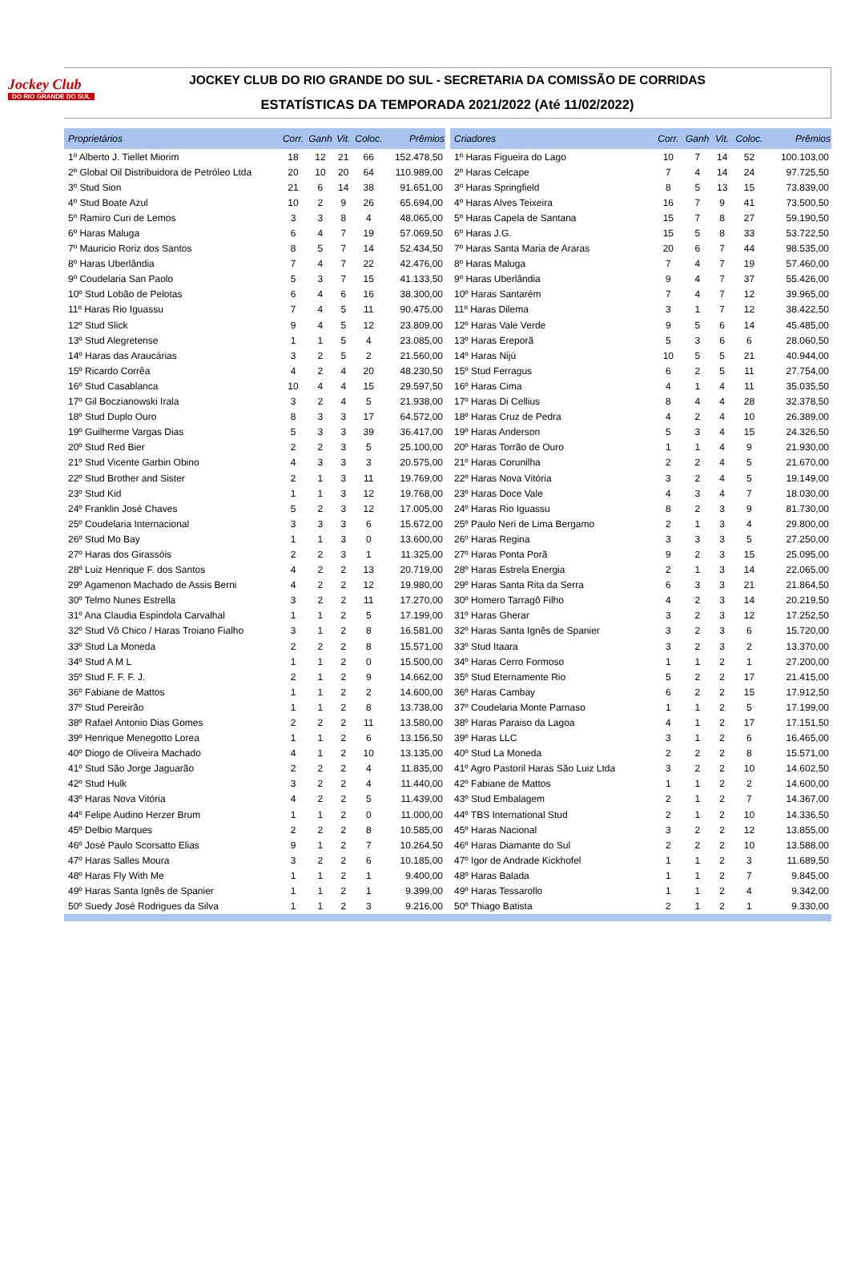Jockey Club
DO RIO GRANDE DO SUL
JOCKEY CLUB DO RIO GRANDE DO SUL - SECRETARIA DA COMISSÃO DE CORRIDAS
ESTATÍSTICAS DA TEMPORADA 2021/2022 (Até 11/02/2022)
| Proprietários | Corr. | Ganh | Vit. | Coloc. | Prêmios |
| --- | --- | --- | --- | --- | --- |
| 1º Alberto J. Tiellet Miorim | 18 | 12 | 21 | 66 | 152.478,50 |
| 2º Global Oil Distribuidora de Petróleo Ltda | 20 | 10 | 20 | 64 | 110.989,00 |
| 3º Stud Sion | 21 | 6 | 14 | 38 | 91.651,00 |
| 4º Stud Boate Azul | 10 | 2 | 9 | 26 | 65.694,00 |
| 5º Ramiro Curi de Lemos | 3 | 3 | 8 | 4 | 48.065,00 |
| 6º Haras Maluga | 6 | 4 | 7 | 19 | 57.069,50 |
| 7º Mauricio Roriz dos Santos | 8 | 5 | 7 | 14 | 52.434,50 |
| 8º Haras Uberlândia | 7 | 4 | 7 | 22 | 42.476,00 |
| 9º Coudelaria San Paolo | 5 | 3 | 7 | 15 | 41.133,50 |
| 10º Stud Lobão de Pelotas | 6 | 4 | 6 | 16 | 38.300,00 |
| 11º Haras Rio Iguassu | 7 | 4 | 5 | 11 | 90.475,00 |
| 12º Stud Slick | 9 | 4 | 5 | 12 | 23.809,00 |
| 13º Stud Alegretense | 1 | 1 | 5 | 4 | 23.085,00 |
| 14º Haras das Araucárias | 3 | 2 | 5 | 2 | 21.560,00 |
| 15º Ricardo Corrêa | 4 | 2 | 4 | 20 | 48.230,50 |
| 16º Stud Casablanca | 10 | 4 | 4 | 15 | 29.597,50 |
| 17º Gil Boczianowski Irala | 3 | 2 | 4 | 5 | 21.938,00 |
| 18º Stud Duplo Ouro | 8 | 3 | 3 | 17 | 64.572,00 |
| 19º Guilherme Vargas Dias | 5 | 3 | 3 | 39 | 36.417,00 |
| 20º Stud Red Bier | 2 | 2 | 3 | 5 | 25.100,00 |
| 21º Stud Vicente Garbin Obino | 4 | 3 | 3 | 3 | 20.575,00 |
| 22º Stud Brother and Sister | 2 | 1 | 3 | 11 | 19.769,00 |
| 23º Stud Kid | 1 | 1 | 3 | 12 | 19.768,00 |
| 24º Franklin José Chaves | 5 | 2 | 3 | 12 | 17.005,00 |
| 25º Coudelaria Internacional | 3 | 3 | 3 | 6 | 15.672,00 |
| 26º Stud Mo Bay | 1 | 1 | 3 | 0 | 13.600,00 |
| 27º Haras dos Girassóis | 2 | 2 | 3 | 1 | 11.325,00 |
| 28º Luiz Henrique F. dos Santos | 4 | 2 | 2 | 13 | 20.719,00 |
| 29º Agamenon Machado de Assis Berni | 4 | 2 | 2 | 12 | 19.980,00 |
| 30º Telmo Nunes Estrella | 3 | 2 | 2 | 11 | 17.270,00 |
| 31º Ana Claudia Espindola Carvalhal | 1 | 1 | 2 | 5 | 17.199,00 |
| 32º Stud Vô Chico / Haras Troiano Fialho | 3 | 1 | 2 | 8 | 16.581,00 |
| 33º Stud La Moneda | 2 | 2 | 2 | 8 | 15.571,00 |
| 34º Stud A M L | 1 | 1 | 2 | 0 | 15.500,00 |
| 35º Stud F. F. F. J. | 2 | 1 | 2 | 9 | 14.662,00 |
| 36º Fabiane de Mattos | 1 | 1 | 2 | 2 | 14.600,00 |
| 37º Stud Pereirão | 1 | 1 | 2 | 8 | 13.738,00 |
| 38º Rafael Antonio Dias Gomes | 2 | 2 | 2 | 11 | 13.580,00 |
| 39º Henrique Menegotto Lorea | 1 | 1 | 2 | 6 | 13.156,50 |
| 40º Diogo de Oliveira Machado | 4 | 1 | 2 | 10 | 13.135,00 |
| 41º Stud São Jorge Jaguarão | 2 | 2 | 2 | 4 | 11.835,00 |
| 42º Stud Hulk | 3 | 2 | 2 | 4 | 11.440,00 |
| 43º Haras Nova Vitória | 4 | 2 | 2 | 5 | 11.439,00 |
| 44º Felipe Audino Herzer Brum | 1 | 1 | 2 | 0 | 11.000,00 |
| 45º Delbio Marques | 2 | 2 | 2 | 8 | 10.585,00 |
| 46º José Paulo Scorsatto Elias | 9 | 1 | 2 | 7 | 10.264,50 |
| 47º Haras Salles Moura | 3 | 2 | 2 | 6 | 10.185,00 |
| 48º Haras Fly With Me | 1 | 1 | 2 | 1 | 9.400,00 |
| 49º Haras Santa Ignês de Spanier | 1 | 1 | 2 | 1 | 9.399,00 |
| 50º Suedy José Rodrigues da Silva | 1 | 1 | 2 | 3 | 9.216,00 |
| Criadores | Corr. | Ganh | Vit. | Coloc. | Prêmios |
| --- | --- | --- | --- | --- | --- |
| 1º Haras Figueira do Lago | 10 | 7 | 14 | 52 | 100.103,00 |
| 2º Haras Celcape | 7 | 4 | 14 | 24 | 97.725,50 |
| 3º Haras Springfield | 8 | 5 | 13 | 15 | 73.839,00 |
| 4º Haras Alves Teixeira | 16 | 7 | 9 | 41 | 73.500,50 |
| 5º Haras Capela de Santana | 15 | 7 | 8 | 27 | 59.190,50 |
| 6º Haras J.G. | 15 | 5 | 8 | 33 | 53.722,50 |
| 7º Haras Santa Maria de Araras | 20 | 6 | 7 | 44 | 98.535,00 |
| 8º Haras Maluga | 7 | 4 | 7 | 19 | 57.460,00 |
| 9º Haras Uberlândia | 9 | 4 | 7 | 37 | 55.426,00 |
| 10º Haras Santarém | 7 | 4 | 7 | 12 | 39.965,00 |
| 11º Haras Dilema | 3 | 1 | 7 | 12 | 38.422,50 |
| 12º Haras Vale Verde | 9 | 5 | 6 | 14 | 45.485,00 |
| 13º Haras Ereporã | 5 | 3 | 6 | 6 | 28.060,50 |
| 14º Haras Nijú | 10 | 5 | 5 | 21 | 40.944,00 |
| 15º Stud Ferragus | 6 | 2 | 5 | 11 | 27.754,00 |
| 16º Haras Cima | 4 | 1 | 4 | 11 | 35.035,50 |
| 17º Haras Di Cellius | 8 | 4 | 4 | 28 | 32.378,50 |
| 18º Haras Cruz de Pedra | 4 | 2 | 4 | 10 | 26.389,00 |
| 19º Haras Anderson | 5 | 3 | 4 | 15 | 24.326,50 |
| 20º Haras Torrão de Ouro | 1 | 1 | 4 | 9 | 21.930,00 |
| 21º Haras Corunilha | 2 | 2 | 4 | 5 | 21.670,00 |
| 22º Haras Nova Vitória | 3 | 2 | 4 | 5 | 19.149,00 |
| 23º Haras Doce Vale | 4 | 3 | 4 | 7 | 18.030,00 |
| 24º Haras Rio Iguassu | 8 | 2 | 3 | 9 | 81.730,00 |
| 25º Paulo Neri de Lima Bergamo | 2 | 1 | 3 | 4 | 29.800,00 |
| 26º Haras Regina | 3 | 3 | 3 | 5 | 27.250,00 |
| 27º Haras Ponta Porã | 9 | 2 | 3 | 15 | 25.095,00 |
| 28º Haras Estrela Energia | 2 | 1 | 3 | 14 | 22.065,00 |
| 29º Haras Santa Rita da Serra | 6 | 3 | 3 | 21 | 21.864,50 |
| 30º Homero Tarragô Filho | 4 | 2 | 3 | 14 | 20.219,50 |
| 31º Haras Gherar | 3 | 2 | 3 | 12 | 17.252,50 |
| 32º Haras Santa Ignês de Spanier | 3 | 2 | 3 | 6 | 15.720,00 |
| 33º Stud Itaara | 3 | 2 | 3 | 2 | 13.370,00 |
| 34º Haras Cerro Formoso | 1 | 1 | 2 | 1 | 27.200,00 |
| 35º Stud Eternamente Rio | 5 | 2 | 2 | 17 | 21.415,00 |
| 36º Haras Cambay | 6 | 2 | 2 | 15 | 17.912,50 |
| 37º Coudelaria Monte Parnaso | 1 | 1 | 2 | 5 | 17.199,00 |
| 38º Haras Paraiso da Lagoa | 4 | 1 | 2 | 17 | 17.151,50 |
| 39º Haras LLC | 3 | 1 | 2 | 6 | 16.465,00 |
| 40º Stud La Moneda | 2 | 2 | 2 | 8 | 15.571,00 |
| 41º Agro Pastoril Haras São Luiz Ltda | 3 | 2 | 2 | 10 | 14.602,50 |
| 42º Fabiane de Mattos | 1 | 1 | 2 | 2 | 14.600,00 |
| 43º Stud Embalagem | 2 | 1 | 2 | 7 | 14.367,00 |
| 44º TBS International Stud | 2 | 1 | 2 | 10 | 14.336,50 |
| 45º Haras Nacional | 3 | 2 | 2 | 12 | 13.855,00 |
| 46º Haras Diamante do Sul | 2 | 2 | 2 | 10 | 13.588,00 |
| 47º Igor de Andrade Kickhofel | 1 | 1 | 2 | 3 | 11.689,50 |
| 48º Haras Balada | 1 | 1 | 2 | 7 | 9.845,00 |
| 49º Haras Tessarollo | 1 | 1 | 2 | 4 | 9.342,00 |
| 50º Thiago Batista | 2 | 1 | 2 | 1 | 9.330,00 |